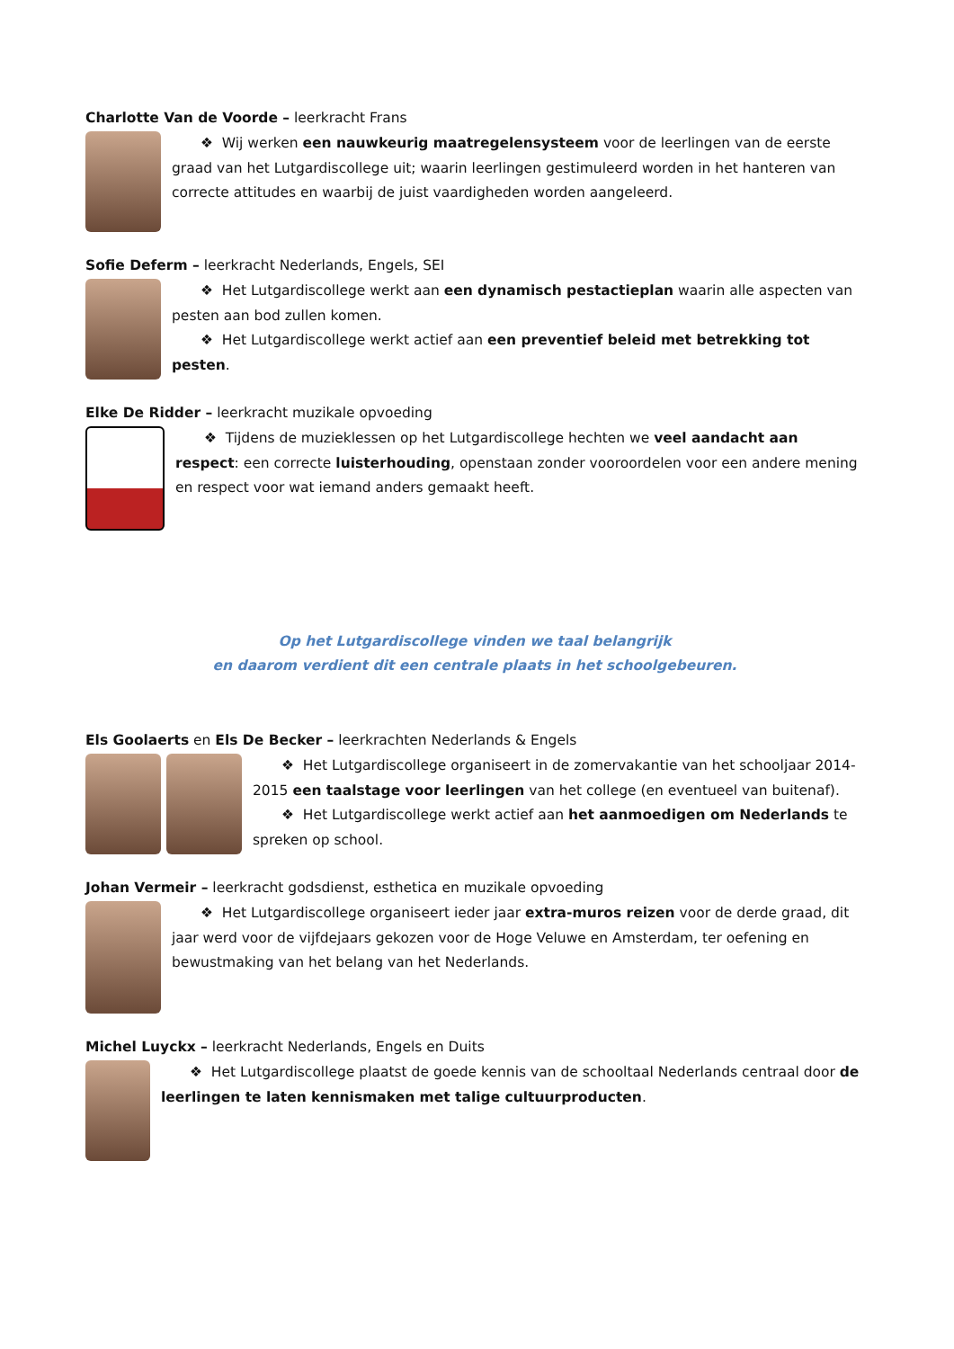Charlotte Van de Voorde – leerkracht Frans
❖ Wij werken een nauwkeurig maatregelensysteem voor de leerlingen van de eerste graad van het Lutgardiscollege uit; waarin leerlingen gestimuleerd worden in het hanteren van correcte attitudes en waarbij de juist vaardigheden worden aangeleerd.
Sofie Deferm – leerkracht Nederlands, Engels, SEI
❖ Het Lutgardiscollege werkt aan een dynamisch pestactieplan waarin alle aspecten van pesten aan bod zullen komen.
❖ Het Lutgardiscollege werkt actief aan een preventief beleid met betrekking tot pesten.
Elke De Ridder – leerkracht muzikale opvoeding
❖ Tijdens de muzieklessen op het Lutgardiscollege hechten we veel aandacht aan respect: een correcte luisterhouding, openstaan zonder vooroordelen voor een andere mening en respect voor wat iemand anders gemaakt heeft.
Op het Lutgardiscollege vinden we taal belangrijk
en daarom verdient dit een centrale plaats in het schoolgebeuren.
Els Goolaerts en Els De Becker – leerkrachten Nederlands & Engels
❖ Het Lutgardiscollege organiseert in de zomervakantie van het schooljaar 2014-2015 een taalstage voor leerlingen van het college (en eventueel van buitenaf).
❖ Het Lutgardiscollege werkt actief aan het aanmoedigen om Nederlands te spreken op school.
Johan Vermeir – leerkracht godsdienst, esthetica en muzikale opvoeding
❖ Het Lutgardiscollege organiseert ieder jaar extra-muros reizen voor de derde graad, dit jaar werd voor de vijfdejaars gekozen voor de Hoge Veluwe en Amsterdam, ter oefening en bewustmaking van het belang van het Nederlands.
Michel Luyckx – leerkracht Nederlands, Engels en Duits
❖ Het Lutgardiscollege plaatst de goede kennis van de schooltaal Nederlands centraal door de leerlingen te laten kennismaken met talige cultuurproducten.